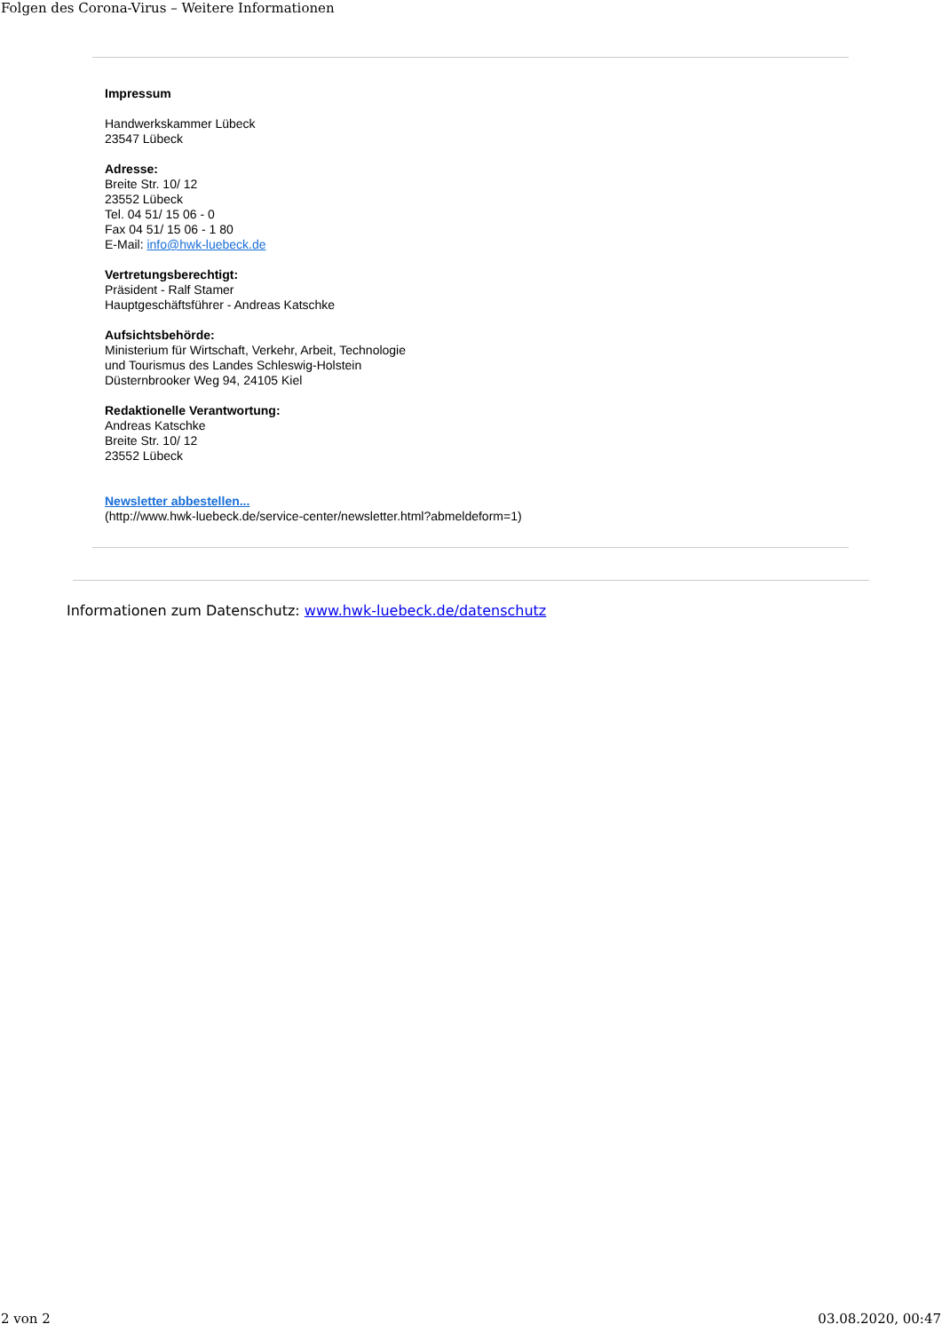Folgen des Corona-Virus – Weitere Informationen
Impressum
Handwerkskammer Lübeck
23547 Lübeck
Adresse:
Breite Str. 10/ 12
23552 Lübeck
Tel. 04 51/ 15 06 - 0
Fax 04 51/ 15 06 - 1 80
E-Mail: info@hwk-luebeck.de
Vertretungsberechtigt:
Präsident - Ralf Stamer
Hauptgeschäftsführer - Andreas Katschke
Aufsichtsbehörde:
Ministerium für Wirtschaft, Verkehr, Arbeit, Technologie
und Tourismus des Landes Schleswig-Holstein
Düsternbrooker Weg 94, 24105 Kiel
Redaktionelle Verantwortung:
Andreas Katschke
Breite Str. 10/ 12
23552 Lübeck
Newsletter abbestellen...
(http://www.hwk-luebeck.de/service-center/newsletter.html?abmeldeform=1)
Informationen zum Datenschutz: www.hwk-luebeck.de/datenschutz
2 von 2 03.08.2020, 00:47